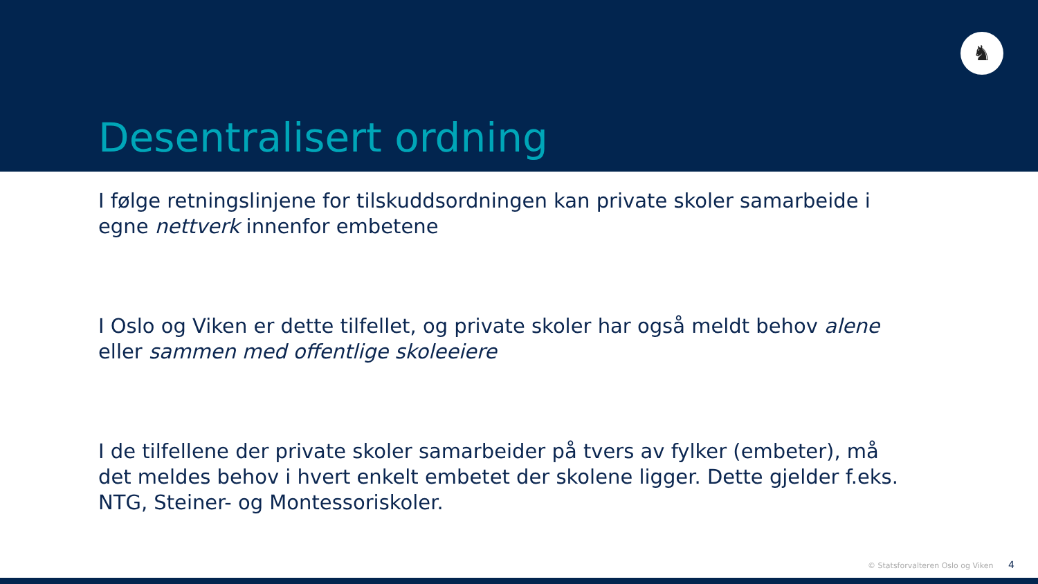♞
Desentralisert ordning
I følge retningslinjene for tilskuddsordningen kan private skoler samarbeide i egne nettverk innenfor embetene
I Oslo og Viken er dette tilfellet, og private skoler har også meldt behov alene eller sammen med offentlige skoleeiere
I de tilfellene der private skoler samarbeider på tvers av fylker (embeter), må det meldes behov i hvert enkelt embetet der skolene ligger. Dette gjelder f.eks. NTG, Steiner- og Montessoriskoler.
© Statsforvalteren Oslo og Viken 4